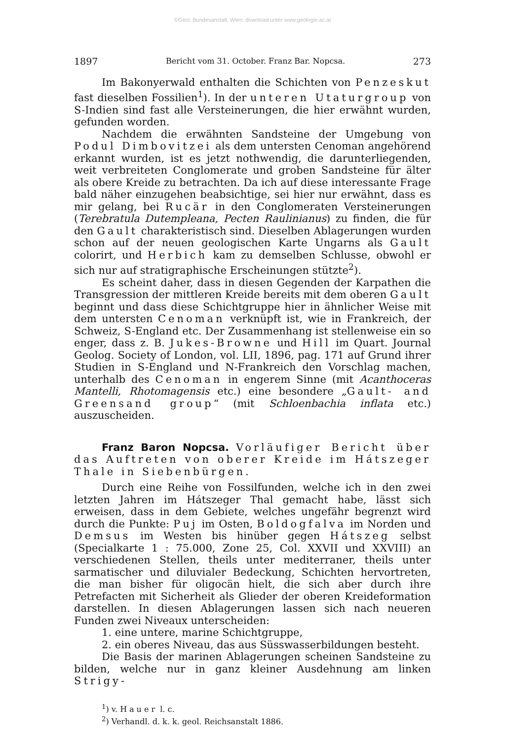©Geol. Bundesanstalt, Wien; download unter www.geologie.ac.at
1897 Bericht vom 31. October. Franz Bar. Nopcsa. 273
Im Bakonyerwald enthalten die Schichten von Penzeskut fast dieselben Fossilien<sup>1</sup>). In der unteren Utaturgroup von S-Indien sind fast alle Versteinerungen, die hier erwähnt wurden, gefunden worden.
Nachdem die erwähnten Sandsteine der Umgebung von Podul Dimbovitzei als dem untersten Cenoman angehörend erkannt wurden, ist es jetzt nothwendig, die darunterliegenden, weit verbreiteten Conglomerate und groben Sandsteine für älter als obere Kreide zu betrachten. Da ich auf diese interessante Frage bald näher einzugehen beabsichtige, sei hier nur erwähnt, dass es mir gelang, bei Rucär in den Conglomeraten Versteinerungen (Terebratula Dutempleana, Pecten Raulinianus) zu finden, die für den Gault charakteristisch sind. Dieselben Ablagerungen wurden schon auf der neuen geologischen Karte Ungarns als Gault colorirt, und Herbich kam zu demselben Schlusse, obwohl er sich nur auf stratigraphische Erscheinungen stützte<sup>2</sup>).
Es scheint daher, dass in diesen Gegenden der Karpathen die Transgression der mittleren Kreide bereits mit dem oberen Gault beginnt und dass diese Schichtgruppe hier in ähnlicher Weise mit dem untersten Cenoman verknüpft ist, wie in Frankreich, der Schweiz, S-England etc. Der Zusammenhang ist stellenweise ein so enger, dass z. B. Jukes-Browne und Hill im Quart. Journal Geolog. Society of London, vol. LII, 1896, pag. 171 auf Grund ihrer Studien in S-England und N-Frankreich den Vorschlag machen, unterhalb des Cenoman in engerem Sinne (mit Acanthoceras Mantelli, Rhotomagensis etc.) eine besondere „Gault- and Greensand group“ (mit Schloenbachia inflata etc.) auszuscheiden.
Franz Baron Nopcsa. Vorläufiger Bericht über das Auftreten von oberer Kreide im Hátszeger Thale in Siebenbürgen.
Durch eine Reihe von Fossilfunden, welche ich in den zwei letzten Jahren im Hátszeger Thal gemacht habe, lässt sich erweisen, dass in dem Gebiete, welches ungefähr begrenzt wird durch die Punkte: Puj im Osten, Boldogfalva im Norden und Demsus im Westen bis hinüber gegen Hátszeg selbst (Specialkarte 1 : 75.000, Zone 25, Col. XXVII und XXVIII) an verschiedenen Stellen, theils unter mediterraner, theils unter sarmatischer und diluvialer Bedeckung, Schichten hervortreten, die man bisher für oligocän hielt, die sich aber durch ihre Petrefacten mit Sicherheit als Glieder der oberen Kreideformation darstellen. In diesen Ablagerungen lassen sich nach neueren Funden zwei Niveaux unterscheiden:
1. eine untere, marine Schichtgruppe,
2. ein oberes Niveau, das aus Süsswasserbildungen besteht.
Die Basis der marinen Ablagerungen scheinen Sandsteine zu bilden, welche nur in ganz kleiner Ausdehnung am linken Strigy-
<sup>1</sup>) v. Hauer l. c.
<sup>2</sup>) Verhandl. d. k. k. geol. Reichsanstalt 1886.